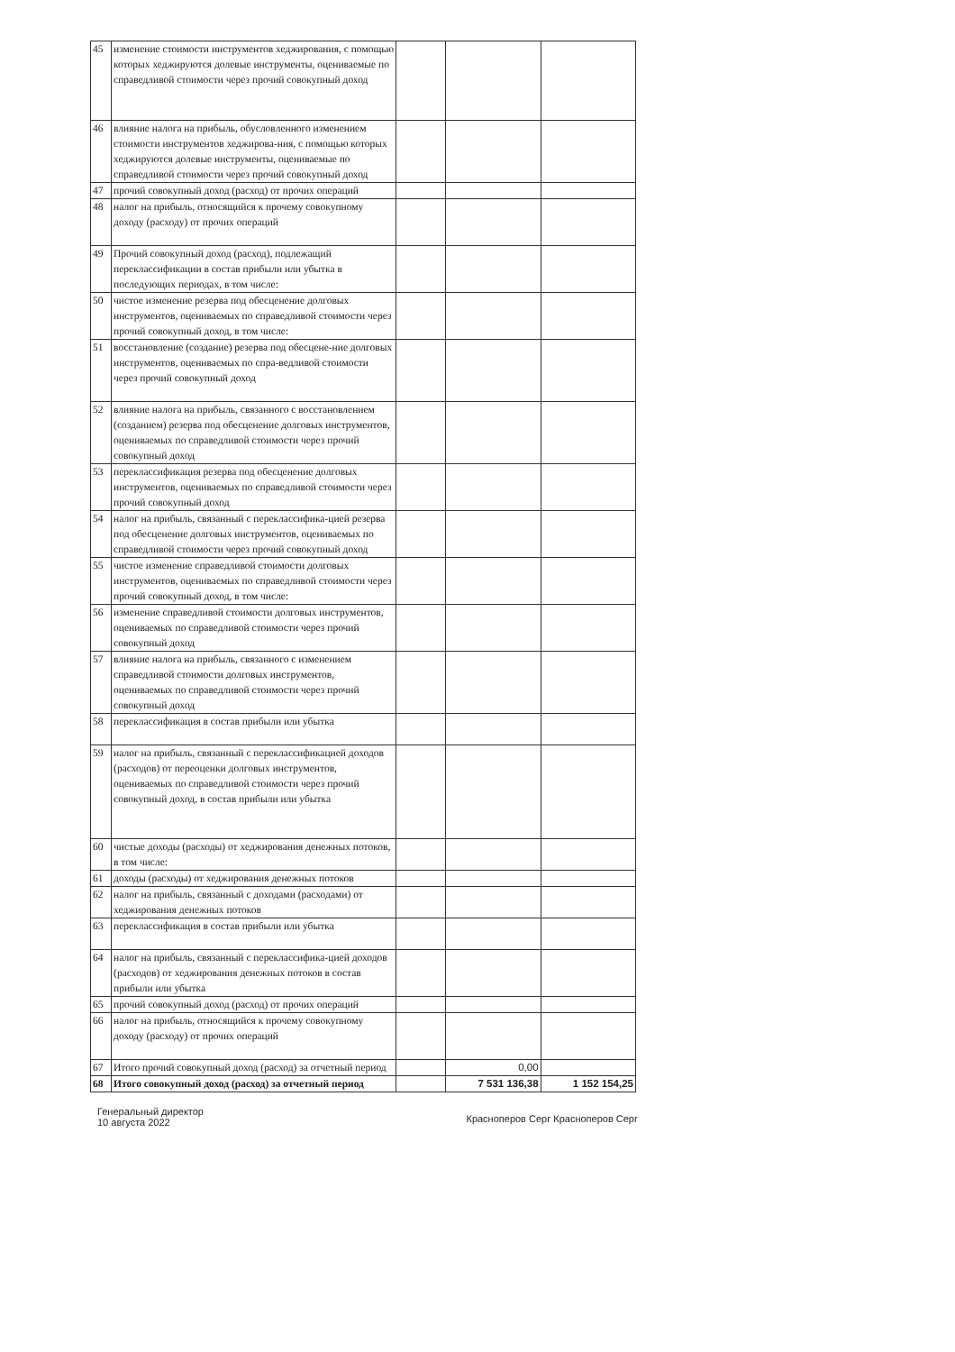| 45 | изменение стоимости инструментов хеджирования, с помощью которых хеджируются долевые инструменты, оцениваемые по справедливой стоимости через прочий совокупный доход | | | |
| 46 | влияние налога на прибыль, обусловленного изменением стоимости инструментов хеджирова-ния, с помощью которых хеджируются долевые инструменты, оцениваемые по справедливой стоимости через прочий совокупный доход | | | |
| 47 | прочий совокупный доход (расход) от прочих операций | | | |
| 48 | налог на прибыль, относящийся к прочему совокупному доходу (расходу) от прочих операций | | | |
| 49 | Прочий совокупный доход (расход), подлежащий переклассификации в состав прибыли или убытка в последующих периодах, в том числе: | | | |
| 50 | чистое изменение резерва под обесценение долговых инструментов, оцениваемых по справедливой стоимости через прочий совокупный доход, в том числе: | | | |
| 51 | восстановление (создание) резерва под обесцене-ние долговых инструментов, оцениваемых по спра-ведливой стоимости через прочий совокупный доход | | | |
| 52 | влияние налога на прибыль, связанного с восстановлением (созданием) резерва под обесценение долговых инструментов, оцениваемых по справедливой стоимости через прочий совокупный доход | | | |
| 53 | переклассификация резерва под обесценение долговых инструментов, оцениваемых по справедливой стоимости через прочий совокупный доход | | | |
| 54 | налог на прибыль, связанный с переклассифика-цией резерва под обесценение долговых инструментов, оцениваемых по справедливой стоимости через прочий совокупный доход | | | |
| 55 | чистое изменение справедливой стоимости долговых инструментов, оцениваемых по справедливой стоимости через прочий совокупный доход, в том числе: | | | |
| 56 | изменение справедливой стоимости долговых инструментов, оцениваемых по справедливой стоимости через прочий совокупный доход | | | |
| 57 | влияние налога на прибыль, связанного с изменением справедливой стоимости долговых инструментов, оцениваемых по справедливой стоимости через прочий совокупный доход | | | |
| 58 | переклассификация в состав прибыли или убытка | | | |
| 59 | налог на прибыль, связанный с переклассификацией доходов (расходов) от переоценки долговых инструментов, оцениваемых по справедливой стоимости через прочий совокупный доход, в состав прибыли или убытка | | | |
| 60 | чистые доходы (расходы) от хеджирования денежных потоков, в том числе: | | | |
| 61 | доходы (расходы) от хеджирования денежных потоков | | | |
| 62 | налог на прибыль, связанный с доходами (расходами) от хеджирования денежных потоков | | | |
| 63 | переклассификация в состав прибыли или убытка | | | |
| 64 | налог на прибыль, связанный с переклассифика-цией доходов (расходов) от хеджирования денежных потоков в состав прибыли или убытка | | | |
| 65 | прочий совокупный доход (расход) от прочих операций | | | |
| 66 | налог на прибыль, относящийся к прочему совокупному доходу (расходу) от прочих операций | | | |
| 67 | Итого прочий совокупный доход (расход) за отчетный период | | 0,00 | |
| 68 | Итого совокупный доход (расход) за отчетный период | | 7 531 136,38 | 1 152 154,25 |
Генеральный директор
10 августа 2022
Красноперов Серг Красноперов Серг